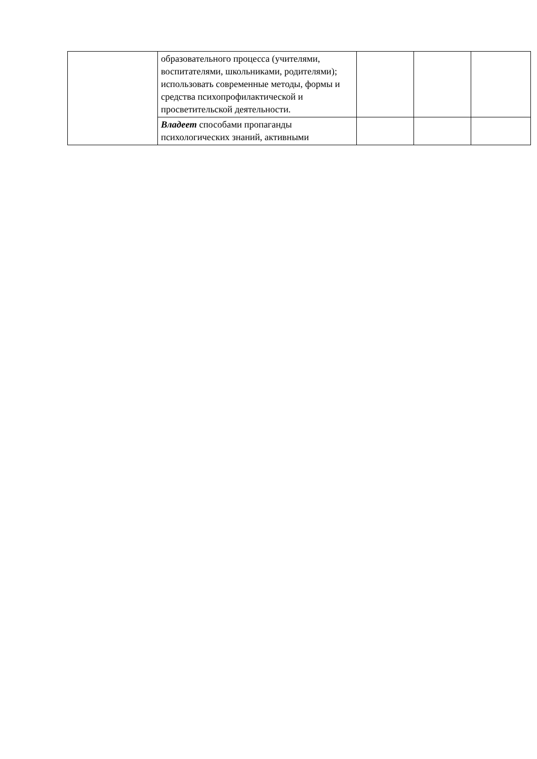| | образовательного процесса (учителями, воспитателями, школьниками, родителями); использовать современные методы, формы и средства психопрофилактической и просветительской деятельности. | | | |
| | Владеет способами пропаганды психологических знаний, активными | | | |